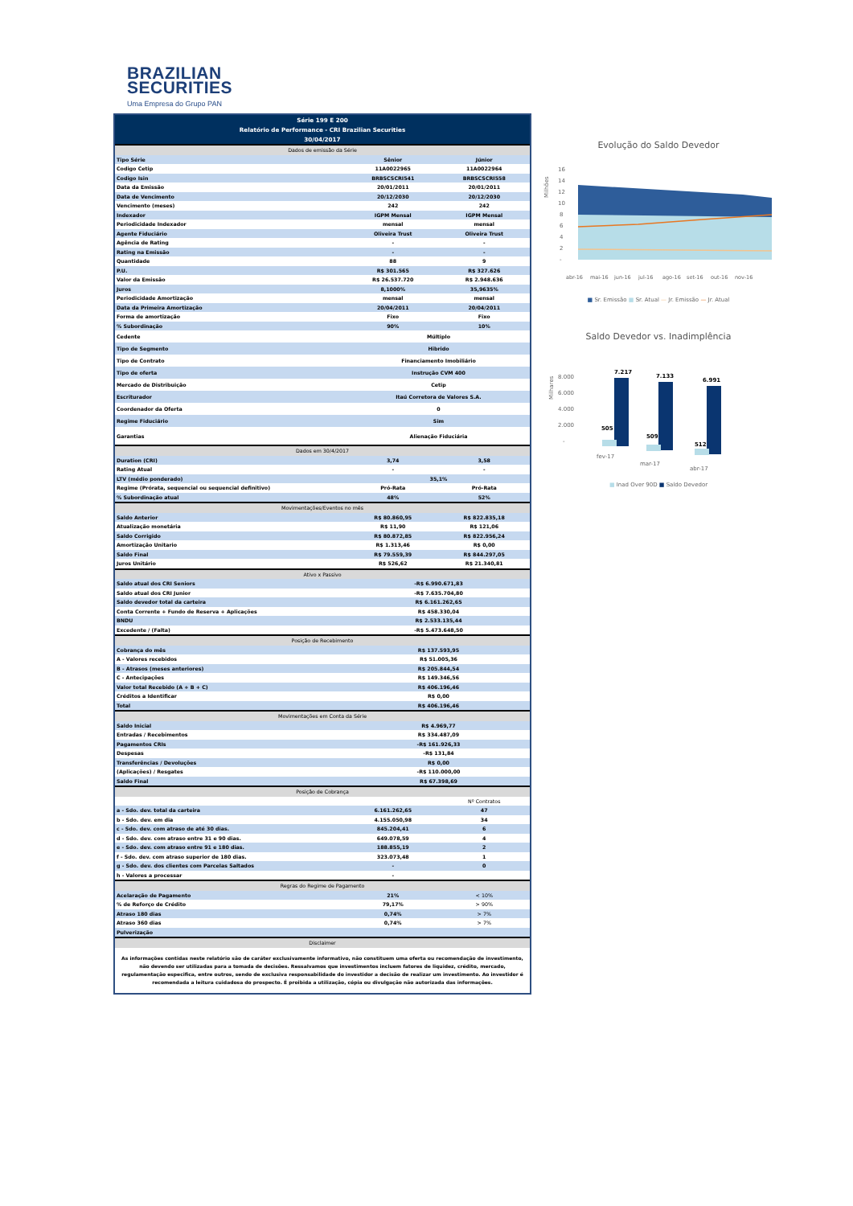BRAZILIAN
SECURITIES
Uma Empresa do Grupo PAN
| Série 199 E 200 | | |
| Relatório de Performance - CRI Brazilian Securities | | |
| 30/04/2017 | | |
| Dados de emissão da Série | | |
| Tipo Série | Sênior | Júnior |
| Codigo Cetip | 11A0022965 | 11A0022964 |
| Codigo Isin | BRBSCSCRI541 | BRBSCSCRI558 |
| Data da Emissão | 20/01/2011 | 20/01/2011 |
| Data de Vencimento | 20/12/2030 | 20/12/2030 |
| Vencimento (meses) | 242 | 242 |
| Indexador | IGPM Mensal | IGPM Mensal |
| Periodicidade Indexador | mensal | mensal |
| Agente Fiduciário | Oliveira Trust | Oliveira Trust |
| Agência de Rating | - | - |
| Rating na Emissão | - | - |
| Quantidade | 88 | 9 |
| P.U. | R$ 301.565 | R$ 327.626 |
| Valor da Emissão | R$ 26.537.720 | R$ 2.948.636 |
| Juros | 8,1000% | 35,9635% |
| Periodicidade Amortização | mensal | mensal |
| Data da Primeira Amortização | 20/04/2011 | 20/04/2011 |
| Forma de amortização | Fixo | Fixo |
| % Subordinação | 90% | 10% |
| Cedente | Múltiplo | |
| Tipo de Segmento | Hibrido | |
| Tipo de Contrato | Financiamento Imobiliário | |
| Tipo de oferta | Instrução CVM 400 | |
| Mercado de Distribuição | Cetip | |
| Escriturador | Itaú Corretora de Valores S.A. | |
| Coordenador da Oferta | 0 | |
| Regime Fiduciário | Sim | |
| Garantias | Alienação Fiduciária | |
| Dados em 30/4/2017 | | |
| Duration (CRI) | 3,74 | 3,58 |
| Rating Atual | - | - |
| LTV (médio ponderado) | 35,1% | |
| Regime (Prórata, sequencial ou sequencial definitivo) | Pró-Rata | Pró-Rata |
| % Subordinação atual | 48% | 52% |
| Movimentações/Eventos no mês | | |
| Saldo Anterior | R$ 80.860,95 | R$ 822.835,18 |
| Atualização monetária | R$ 11,90 | R$ 121,06 |
| Saldo Corrigido | R$ 80.872,85 | R$ 822.956,24 |
| Amortização Unitario | R$ 1.313,46 | R$ 0,00 |
| Saldo Final | R$ 79.559,39 | R$ 844.297,05 |
| Juros Unitário | R$ 526,62 | R$ 21.340,81 |
| Ativo x Passivo | | |
| Saldo atual dos CRI Seniors | -R$ 6.990.671,83 | |
| Saldo atual dos CRI Junior | -R$ 7.635.704,80 | |
| Saldo devedor total da carteira | R$ 6.161.262,65 | |
| Conta Corrente + Fundo de Reserva + Aplicações | R$ 458.330,04 | |
| BNDU | R$ 2.533.135,44 | |
| Excedente / (Falta) | -R$ 5.473.648,50 | |
| Posição de Recebimento | | |
| Cobrança do mês | R$ 137.593,95 | |
| A - Valores recebidos | R$ 51.005,36 | |
| B - Atrasos (meses anteriores) | R$ 205.844,54 | |
| C - Antecipações | R$ 149.346,56 | |
| Valor total Recebido (A + B + C) | R$ 406.196,46 | |
| Créditos a Identificar | R$ 0,00 | |
| Total | R$ 406.196,46 | |
| Movimentações em Conta da Série | | |
| Saldo Inicial | R$ 4.969,77 | |
| Entradas / Recebimentos | R$ 334.487,09 | |
| Pagamentos CRIs | -R$ 161.926,33 | |
| Despesas | -R$ 131,84 | |
| Transferências / Devoluções | R$ 0,00 | |
| (Aplicações) / Resgates | -R$ 110.000,00 | |
| Saldo Final | R$ 67.398,69 | |
| Posição de Cobrança | | |
| | | Nº Contratos |
| a - Sdo. dev. total da carteira | 6.161.262,65 | 47 |
| b - Sdo. dev. em dia | 4.155.050,98 | 34 |
| c - Sdo. dev. com atraso de até 30 dias. | 845.204,41 | 6 |
| d - Sdo. dev. com atraso entre 31 e 90 dias. | 649.078,59 | 4 |
| e - Sdo. dev. com atraso entre 91 e 180 dias. | 188.855,19 | 2 |
| f - Sdo. dev. com atraso superior de 180 dias. | 323.073,48 | 1 |
| g - Sdo. dev. dos clientes com Parcelas Saltados | - | 0 |
| h - Valores a processar | - | |
| Regras do Regime de Pagamento | | |
| Acelaração de Pagamento | 21% | < 10% |
| % de Reforço de Crédito | 79,17% | > 90% |
| Atraso 180 dias | 0,74% | > 7% |
| Atraso 360 dias | 0,74% | > 7% |
| Pulverização | | |
| Disclaimer | | |
As informações contidas neste relatório são de caráter exclusivamente informativo, não constituem uma oferta ou recomendação de investimento, não devendo ser utilizadas para a tomada de decisões. Ressalvamos que investimentos incluem fatores de liquidez, crédito, mercado, regulamentação especifica, entre outros, sendo de exclusiva responsabilidade do investidor a decisão de realizar um investimento. Ao investidor é recomendada a leitura cuidadosa do prospecto. É proibida a utilização, cópia ou divulgação não autorizada das informações.
Evolução do Saldo Devedor
Milhões
16
14
12
10
8
6
4
2
-
abr-16
mai-16
jun-16
jul-16
ago-16
set-16
out-16
nov-16
■ Sr. Emissão ■ Sr. Atual — Jr. Emissão — Jr. Atual
Saldo Devedor vs. Inadimplência
Milhares
8.000
6.000
4.000
2.000
-
7.217
7.133
6.991
505
509
512
fev-17
mar-17
abr-17
■ Inad Over 90D ■ Saldo Devedor